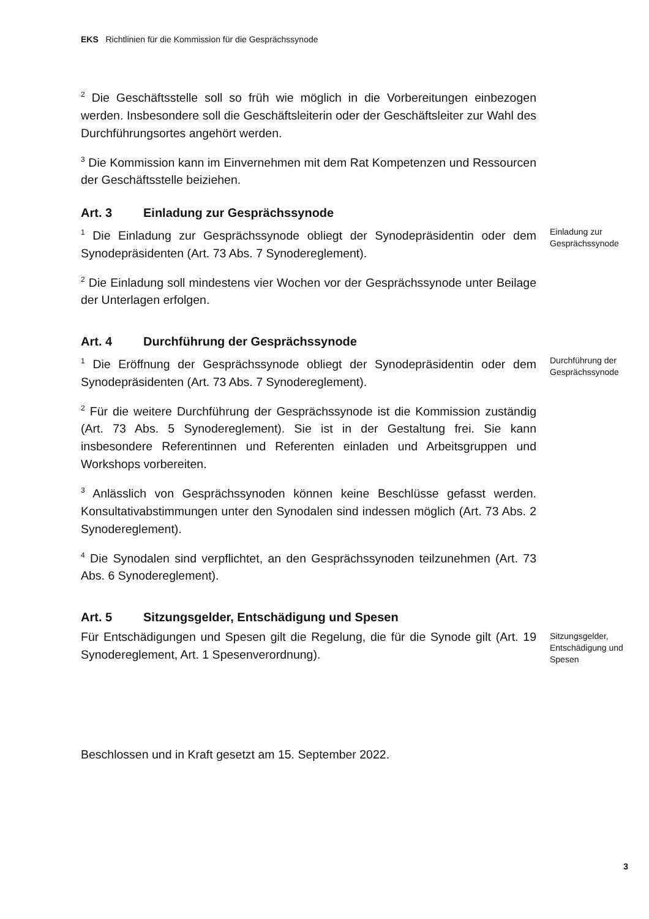EKS Richtlinien für die Kommission für die Gesprächssynode
<sup>2</sup> Die Geschäftsstelle soll so früh wie möglich in die Vorbereitungen einbezogen werden. Insbesondere soll die Geschäftsleiterin oder der Geschäftsleiter zur Wahl des Durchführungsortes angehört werden.
<sup>3</sup> Die Kommission kann im Einvernehmen mit dem Rat Kompetenzen und Ressourcen der Geschäftsstelle beiziehen.
Art. 3 Einladung zur Gesprächssynode
<sup>1</sup> Die Einladung zur Gesprächssynode obliegt der Synodepräsidentin oder dem Synodepräsidenten (Art. 73 Abs. 7 Synodereglement).
<sup>2</sup> Die Einladung soll mindestens vier Wochen vor der Gesprächssynode unter Beilage der Unterlagen erfolgen.
Einladung zur Gesprächssynode
Art. 4 Durchführung der Gesprächssynode
<sup>1</sup> Die Eröffnung der Gesprächssynode obliegt der Synodepräsidentin oder dem Synodepräsidenten (Art. 73 Abs. 7 Synodereglement).
<sup>2</sup> Für die weitere Durchführung der Gesprächssynode ist die Kommission zuständig (Art. 73 Abs. 5 Synodereglement). Sie ist in der Gestaltung frei. Sie kann insbesondere Referentinnen und Referenten einladen und Arbeitsgruppen und Workshops vorbereiten.
<sup>3</sup> Anlässlich von Gesprächssynoden können keine Beschlüsse gefasst werden. Konsultativabstimmungen unter den Synodalen sind indessen möglich (Art. 73 Abs. 2 Synodereglement).
<sup>4</sup> Die Synodalen sind verpflichtet, an den Gesprächssynoden teilzunehmen (Art. 73 Abs. 6 Synodereglement).
Durchführung der Gesprächssynode
Art. 5 Sitzungsgelder, Entschädigung und Spesen
Für Entschädigungen und Spesen gilt die Regelung, die für die Synode gilt (Art. 19 Synodereglement, Art. 1 Spesenverordnung).
Sitzungsgelder, Entschädigung und Spesen
Beschlossen und in Kraft gesetzt am 15. September 2022.
3